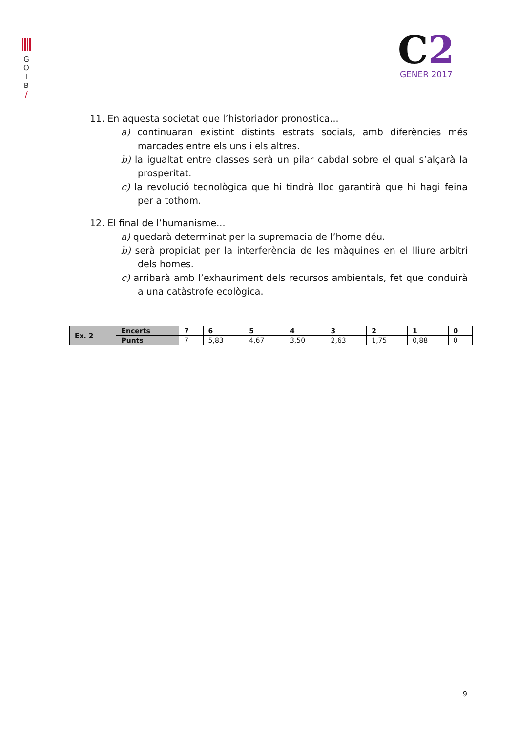G
O
I
B
/
C2
GENER 2017
11. En aquesta societat que l’historiador pronostica...
a) continuaran existint distints estrats socials, amb diferències més marcades entre els uns i els altres.
b) la igualtat entre classes serà un pilar cabdal sobre el qual s’alçarà la prosperitat.
c) la revolució tecnològica que hi tindrà lloc garantirà que hi hagi feina per a tothom.
12. El final de l’humanisme...
a) quedarà determinat per la supremacia de l’home déu.
b) serà propiciat per la interferència de les màquines en el lliure arbitri dels homes.
c) arribarà amb l’exhauriment dels recursos ambientals, fet que conduirà a una catàstrofe ecològica.
| Ex. 2 | Encerts | 7 | 6 | 5 | 4 | 3 | 2 | 1 | 0 |
| | Punts | 7 | 5,83 | 4,67 | 3,50 | 2,63 | 1,75 | 0,88 | 0 |
9